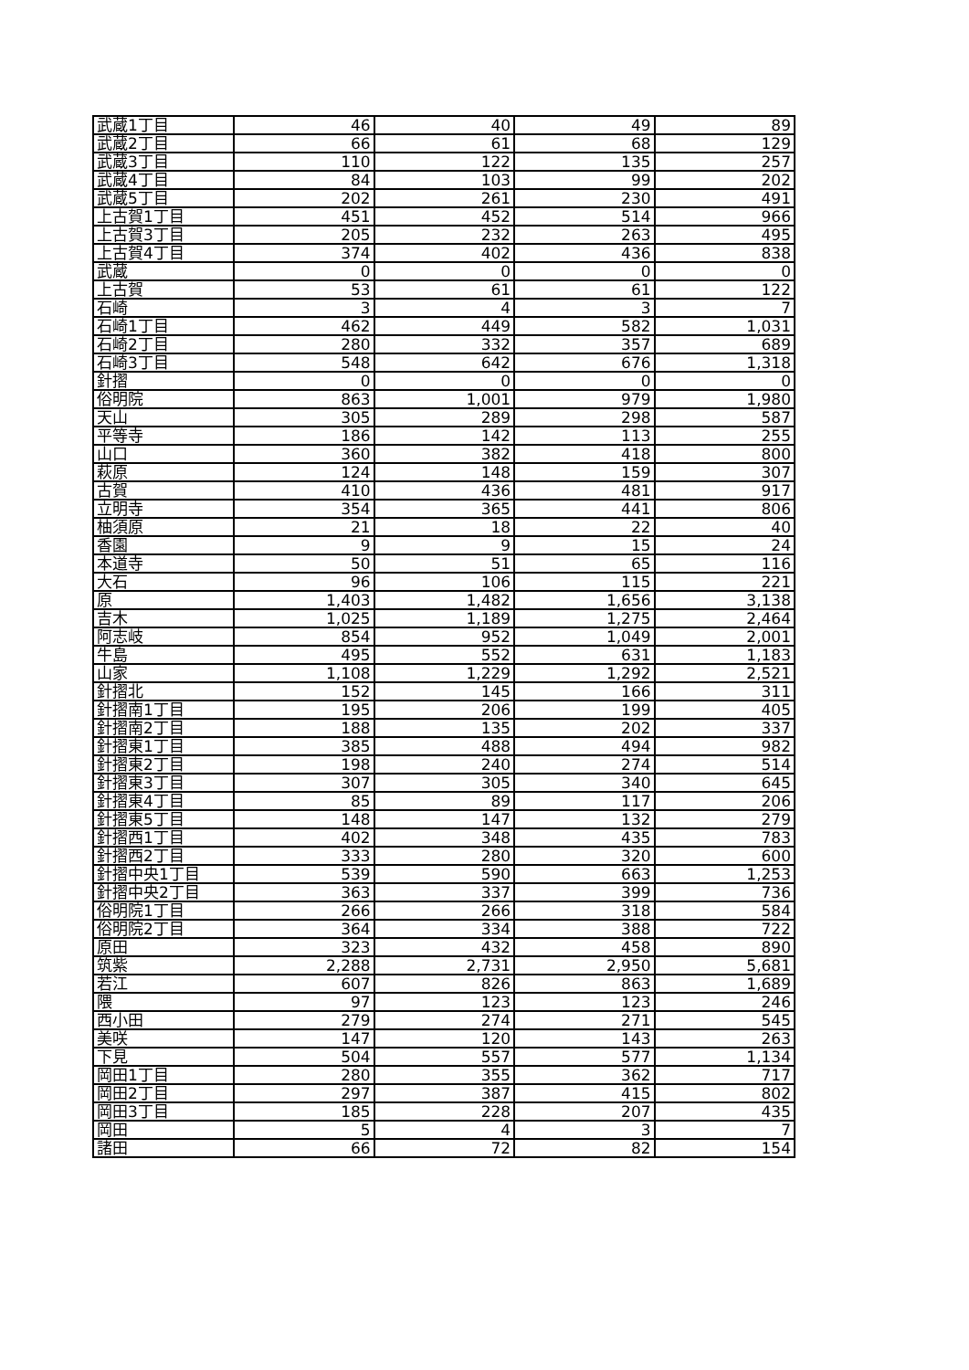| 武蔵1丁目 | 46 | 40 | 49 | 89 |
| 武蔵2丁目 | 66 | 61 | 68 | 129 |
| 武蔵3丁目 | 110 | 122 | 135 | 257 |
| 武蔵4丁目 | 84 | 103 | 99 | 202 |
| 武蔵5丁目 | 202 | 261 | 230 | 491 |
| 上古賀1丁目 | 451 | 452 | 514 | 966 |
| 上古賀3丁目 | 205 | 232 | 263 | 495 |
| 上古賀4丁目 | 374 | 402 | 436 | 838 |
| 武蔵 | 0 | 0 | 0 | 0 |
| 上古賀 | 53 | 61 | 61 | 122 |
| 石崎 | 3 | 4 | 3 | 7 |
| 石崎1丁目 | 462 | 449 | 582 | 1,031 |
| 石崎2丁目 | 280 | 332 | 357 | 689 |
| 石崎3丁目 | 548 | 642 | 676 | 1,318 |
| 針摺 | 0 | 0 | 0 | 0 |
| 俗明院 | 863 | 1,001 | 979 | 1,980 |
| 天山 | 305 | 289 | 298 | 587 |
| 平等寺 | 186 | 142 | 113 | 255 |
| 山口 | 360 | 382 | 418 | 800 |
| 萩原 | 124 | 148 | 159 | 307 |
| 古賀 | 410 | 436 | 481 | 917 |
| 立明寺 | 354 | 365 | 441 | 806 |
| 柚須原 | 21 | 18 | 22 | 40 |
| 香園 | 9 | 9 | 15 | 24 |
| 本道寺 | 50 | 51 | 65 | 116 |
| 大石 | 96 | 106 | 115 | 221 |
| 原 | 1,403 | 1,482 | 1,656 | 3,138 |
| 吉木 | 1,025 | 1,189 | 1,275 | 2,464 |
| 阿志岐 | 854 | 952 | 1,049 | 2,001 |
| 牛島 | 495 | 552 | 631 | 1,183 |
| 山家 | 1,108 | 1,229 | 1,292 | 2,521 |
| 針摺北 | 152 | 145 | 166 | 311 |
| 針摺南1丁目 | 195 | 206 | 199 | 405 |
| 針摺南2丁目 | 188 | 135 | 202 | 337 |
| 針摺東1丁目 | 385 | 488 | 494 | 982 |
| 針摺東2丁目 | 198 | 240 | 274 | 514 |
| 針摺東3丁目 | 307 | 305 | 340 | 645 |
| 針摺東4丁目 | 85 | 89 | 117 | 206 |
| 針摺東5丁目 | 148 | 147 | 132 | 279 |
| 針摺西1丁目 | 402 | 348 | 435 | 783 |
| 針摺西2丁目 | 333 | 280 | 320 | 600 |
| 針摺中央1丁目 | 539 | 590 | 663 | 1,253 |
| 針摺中央2丁目 | 363 | 337 | 399 | 736 |
| 俗明院1丁目 | 266 | 266 | 318 | 584 |
| 俗明院2丁目 | 364 | 334 | 388 | 722 |
| 原田 | 323 | 432 | 458 | 890 |
| 筑紫 | 2,288 | 2,731 | 2,950 | 5,681 |
| 若江 | 607 | 826 | 863 | 1,689 |
| 隈 | 97 | 123 | 123 | 246 |
| 西小田 | 279 | 274 | 271 | 545 |
| 美咲 | 147 | 120 | 143 | 263 |
| 下見 | 504 | 557 | 577 | 1,134 |
| 岡田1丁目 | 280 | 355 | 362 | 717 |
| 岡田2丁目 | 297 | 387 | 415 | 802 |
| 岡田3丁目 | 185 | 228 | 207 | 435 |
| 岡田 | 5 | 4 | 3 | 7 |
| 諸田 | 66 | 72 | 82 | 154 |